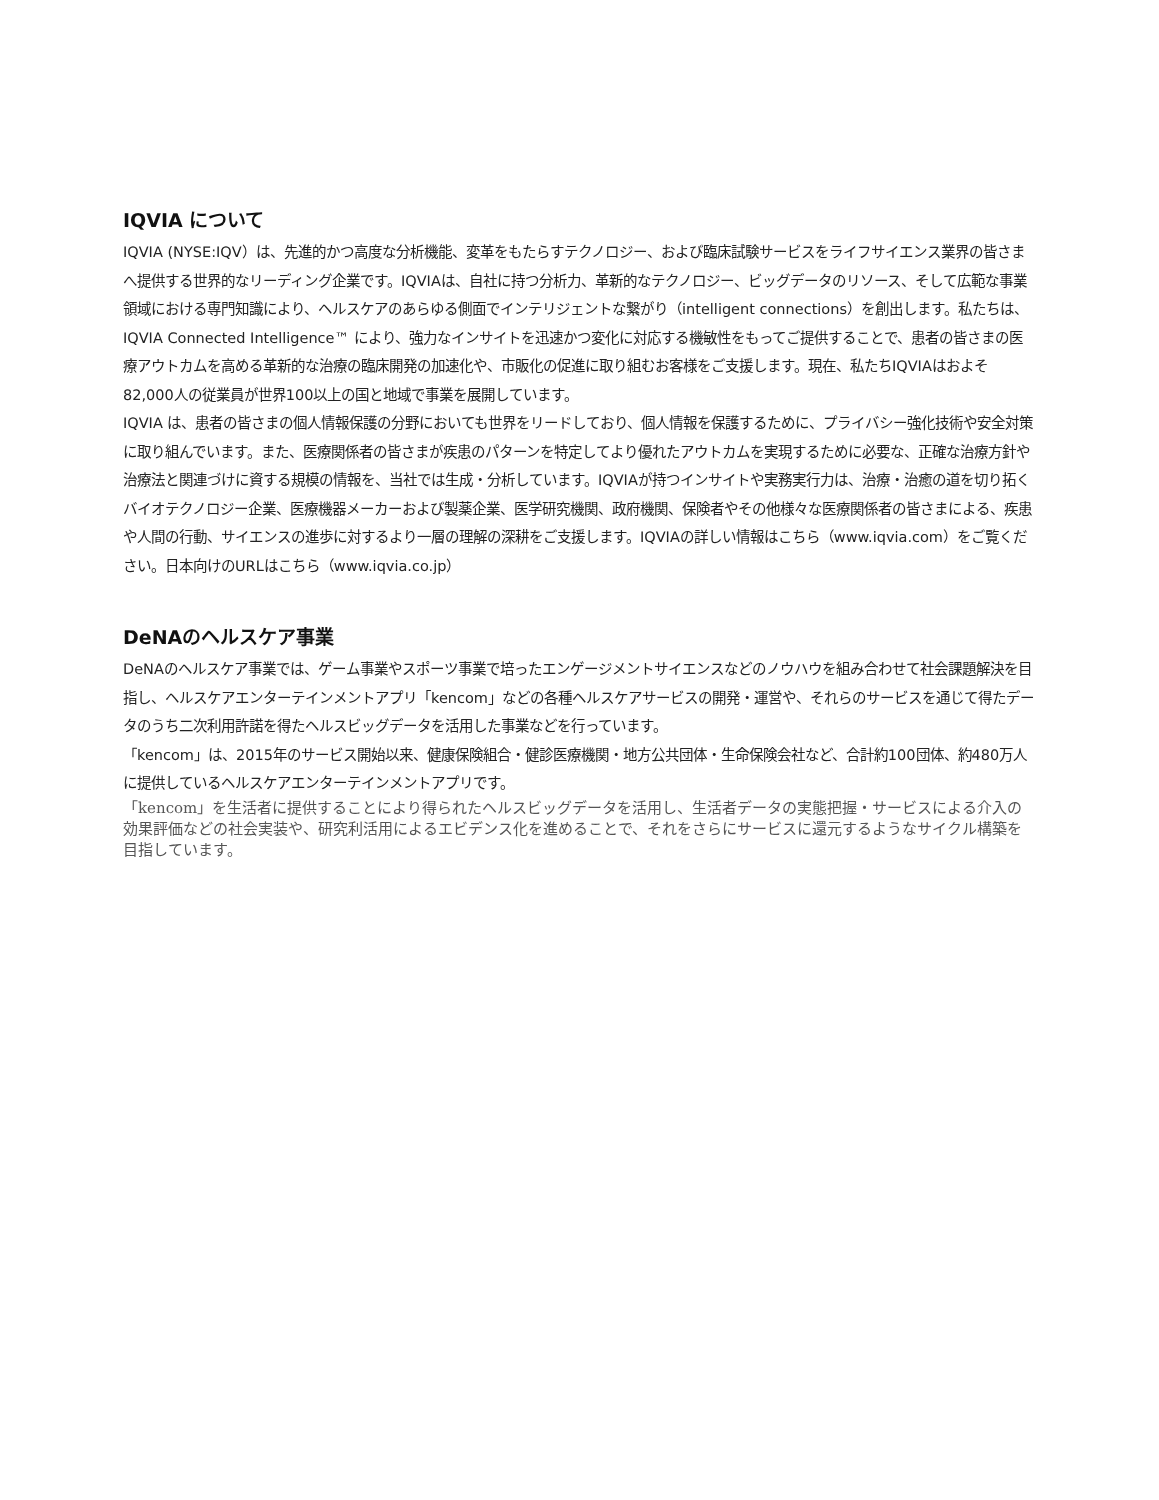IQVIA について
IQVIA (NYSE:IQV）は、先進的かつ高度な分析機能、変革をもたらすテクノロジー、および臨床試験サービスをライフサイエンス業界の皆さまへ提供する世界的なリーディング企業です。IQVIAは、自社に持つ分析力、革新的なテクノロジー、ビッグデータのリソース、そして広範な事業領域における専門知識により、ヘルスケアのあらゆる側面でインテリジェントな繋がり（intelligent connections）を創出します。私たちは、IQVIA Connected Intelligence™ により、強力なインサイトを迅速かつ変化に対応する機敏性をもってご提供することで、患者の皆さまの医療アウトカムを高める革新的な治療の臨床開発の加速化や、市販化の促進に取り組むお客様をご支援します。現在、私たちIQVIAはおよそ82,000人の従業員が世界100以上の国と地域で事業を展開しています。
IQVIA は、患者の皆さまの個人情報保護の分野においても世界をリードしており、個人情報を保護するために、プライバシー強化技術や安全対策に取り組んでいます。また、医療関係者の皆さまが疾患のパターンを特定してより優れたアウトカムを実現するために必要な、正確な治療方針や治療法と関連づけに資する規模の情報を、当社では生成・分析しています。IQVIAが持つインサイトや実務実行力は、治療・治癒の道を切り拓くバイオテクノロジー企業、医療機器メーカーおよび製薬企業、医学研究機関、政府機関、保険者やその他様々な医療関係者の皆さまによる、疾患や人間の行動、サイエンスの進歩に対するより一層の理解の深耕をご支援します。IQVIAの詳しい情報はこちら（www.iqvia.com）をご覧ください。日本向けのURLはこちら（www.iqvia.co.jp）
DeNAのヘルスケア事業
DeNAのヘルスケア事業では、ゲーム事業やスポーツ事業で培ったエンゲージメントサイエンスなどのノウハウを組み合わせて社会課題解決を目指し、ヘルスケアエンターテインメントアプリ「kencom」などの各種ヘルスケアサービスの開発・運営や、それらのサービスを通じて得たデータのうち二次利用許諾を得たヘルスビッグデータを活用した事業などを行っています。
「kencom」は、2015年のサービス開始以来、健康保険組合・健診医療機関・地方公共団体・生命保険会社など、合計約100団体、約480万人に提供しているヘルスケアエンターテインメントアプリです。
「kencom」を生活者に提供することにより得られたヘルスビッグデータを活用し、生活者データの実態把握・サービスによる介入の効果評価などの社会実装や、研究利活用によるエビデンス化を進めることで、それをさらにサービスに還元するようなサイクル構築を目指しています。